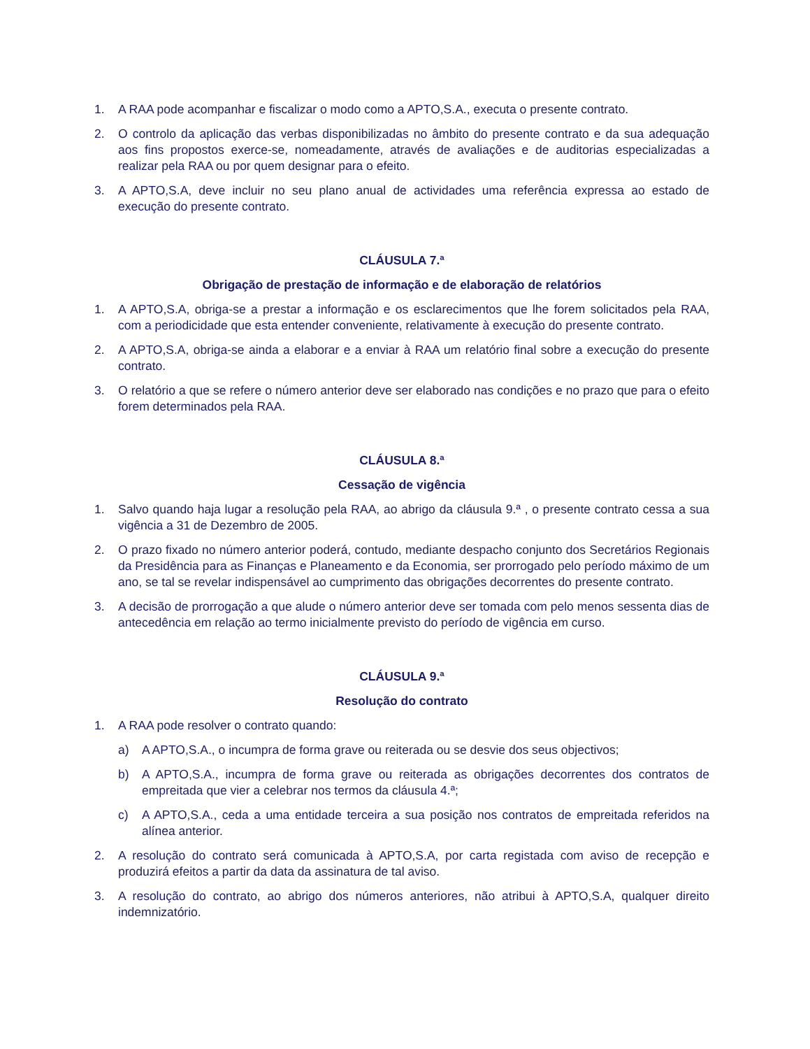1. A RAA pode acompanhar e fiscalizar o modo como a APTO,S.A., executa o presente contrato.
2. O controlo da aplicação das verbas disponibilizadas no âmbito do presente contrato e da sua adequação aos fins propostos exerce-se, nomeadamente, através de avaliações e de auditorias especializadas a realizar pela RAA ou por quem designar para o efeito.
3. A APTO,S.A, deve incluir no seu plano anual de actividades uma referência expressa ao estado de execução do presente contrato.
CLÁUSULA 7.ª
Obrigação de prestação de informação e de elaboração de relatórios
1. A APTO,S.A, obriga-se a prestar a informação e os esclarecimentos que lhe forem solicitados pela RAA, com a periodicidade que esta entender conveniente, relativamente à execução do presente contrato.
2. A APTO,S.A, obriga-se ainda a elaborar e a enviar à RAA um relatório final sobre a execução do presente contrato.
3. O relatório a que se refere o número anterior deve ser elaborado nas condições e no prazo que para o efeito forem determinados pela RAA.
CLÁUSULA 8.ª
Cessação de vigência
1. Salvo quando haja lugar a resolução pela RAA, ao abrigo da cláusula 9.ª , o presente contrato cessa a sua vigência a 31 de Dezembro de 2005.
2. O prazo fixado no número anterior poderá, contudo, mediante despacho conjunto dos Secretários Regionais da Presidência para as Finanças e Planeamento e da Economia, ser prorrogado pelo período máximo de um ano, se tal se revelar indispensável ao cumprimento das obrigações decorrentes do presente contrato.
3. A decisão de prorrogação a que alude o número anterior deve ser tomada com pelo menos sessenta dias de antecedência em relação ao termo inicialmente previsto do período de vigência em curso.
CLÁUSULA 9.ª
Resolução do contrato
1. A RAA pode resolver o contrato quando:
a) A APTO,S.A., o incumpra de forma grave ou reiterada ou se desvie dos seus objectivos;
b) A APTO,S.A., incumpra de forma grave ou reiterada as obrigações decorrentes dos contratos de empreitada que vier a celebrar nos termos da cláusula 4.ª;
c) A APTO,S.A., ceda a uma entidade terceira a sua posição nos contratos de empreitada referidos na alínea anterior.
2. A resolução do contrato será comunicada à APTO,S.A, por carta registada com aviso de recepção e produzirá efeitos a partir da data da assinatura de tal aviso.
3. A resolução do contrato, ao abrigo dos números anteriores, não atribui à APTO,S.A, qualquer direito indemnizatório.